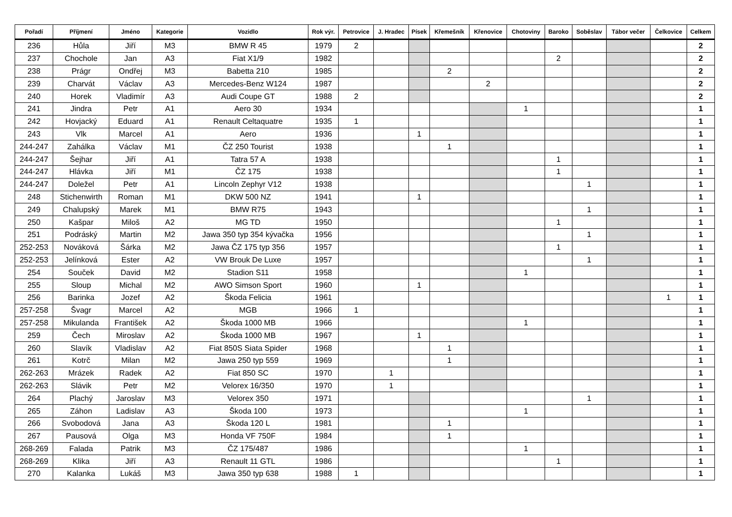| Pořadí | Příjmení | Jméno | Kategorie | Vozidlo | Rok výr. | Petrovice | J. Hradec | Písek | Křemešník | Křenovice | Chotoviny | Baroko | Soběslav | Tábor večer | Čelkovice | Celkem |
| --- | --- | --- | --- | --- | --- | --- | --- | --- | --- | --- | --- | --- | --- | --- | --- | --- |
| 236 | Hůla | Jiří | M3 | BMW R 45 | 1979 | 2 | | | | | | | | | | 2 |
| 237 | Chochole | Jan | A3 | Fiat X1/9 | 1982 | | | | | | | 2 | | | | 2 |
| 238 | Prágr | Ondřej | M3 | Babetta 210 | 1985 | | | | 2 | | | | | | | 2 |
| 239 | Charvát | Václav | A3 | Mercedes-Benz W124 | 1987 | | | | | 2 | | | | | | 2 |
| 240 | Horek | Vladimír | A3 | Audi Coupe GT | 1988 | 2 | | | | | | | | | | 2 |
| 241 | Jindra | Petr | A1 | Aero 30 | 1934 | | | | | | 1 | | | | | 1 |
| 242 | Hovjacký | Eduard | A1 | Renault Celtaquatre | 1935 | 1 | | | | | | | | | | 1 |
| 243 | Vlk | Marcel | A1 | Aero | 1936 | | | 1 | | | | | | | | 1 |
| 244-247 | Zahálka | Václav | M1 | ČZ 250 Tourist | 1938 | | | | 1 | | | | | | | 1 |
| 244-247 | Šejhar | Jiří | A1 | Tatra 57 A | 1938 | | | | | | | 1 | | | | 1 |
| 244-247 | Hlávka | Jiří | M1 | ČZ 175 | 1938 | | | | | | | 1 | | | | 1 |
| 244-247 | Doležel | Petr | A1 | Lincoln Zephyr V12 | 1938 | | | | | | | | 1 | | | 1 |
| 248 | Stichenwirth | Roman | M1 | DKW 500 NZ | 1941 | | | 1 | | | | | | | | 1 |
| 249 | Chalupský | Marek | M1 | BMW R75 | 1943 | | | | | | | | 1 | | | 1 |
| 250 | Kašpar | Miloš | A2 | MG TD | 1950 | | | | | | | 1 | | | | 1 |
| 251 | Podráský | Martin | M2 | Jawa 350 typ 354 kývačka | 1956 | | | | | | | | 1 | | | 1 |
| 252-253 | Nováková | Šárka | M2 | Jawa ČZ 175 typ 356 | 1957 | | | | | | | 1 | | | | 1 |
| 252-253 | Jelínková | Ester | A2 | VW Brouk De Luxe | 1957 | | | | | | | | 1 | | | 1 |
| 254 | Souček | David | M2 | Stadion S11 | 1958 | | | | | | 1 | | | | | 1 |
| 255 | Sloup | Michal | M2 | AWO Simson Sport | 1960 | | | 1 | | | | | | | | 1 |
| 256 | Barinka | Jozef | A2 | Škoda Felicia | 1961 | | | | | | | | | | 1 | 1 |
| 257-258 | Švagr | Marcel | A2 | MGB | 1966 | 1 | | | | | | | | | | 1 |
| 257-258 | Mikulanda | František | A2 | Škoda 1000 MB | 1966 | | | | | | 1 | | | | | 1 |
| 259 | Čech | Miroslav | A2 | Škoda 1000 MB | 1967 | | | 1 | | | | | | | | 1 |
| 260 | Slavík | Vladislav | A2 | Fiat 850S Siata Spider | 1968 | | | | 1 | | | | | | | 1 |
| 261 | Kotrč | Milan | M2 | Jawa 250 typ 559 | 1969 | | | | 1 | | | | | | | 1 |
| 262-263 | Mrázek | Radek | A2 | Fiat 850 SC | 1970 | | 1 | | | | | | | | | 1 |
| 262-263 | Slávik | Petr | M2 | Velorex 16/350 | 1970 | | 1 | | | | | | | | | 1 |
| 264 | Plachý | Jaroslav | M3 | Velorex 350 | 1971 | | | | | | | | 1 | | | 1 |
| 265 | Záhon | Ladislav | A3 | Škoda 100 | 1973 | | | | | | 1 | | | | | 1 |
| 266 | Svobodová | Jana | A3 | Škoda 120 L | 1981 | | | | 1 | | | | | | | 1 |
| 267 | Pausová | Olga | M3 | Honda VF 750F | 1984 | | | | 1 | | | | | | | 1 |
| 268-269 | Falada | Patrik | M3 | ČZ 175/487 | 1986 | | | | | | 1 | | | | | 1 |
| 268-269 | Klika | Jiří | A3 | Renault 11 GTL | 1986 | | | | | | | 1 | | | | 1 |
| 270 | Kalanka | Lukáš | M3 | Jawa 350 typ 638 | 1988 | 1 | | | | | | | | | | 1 |